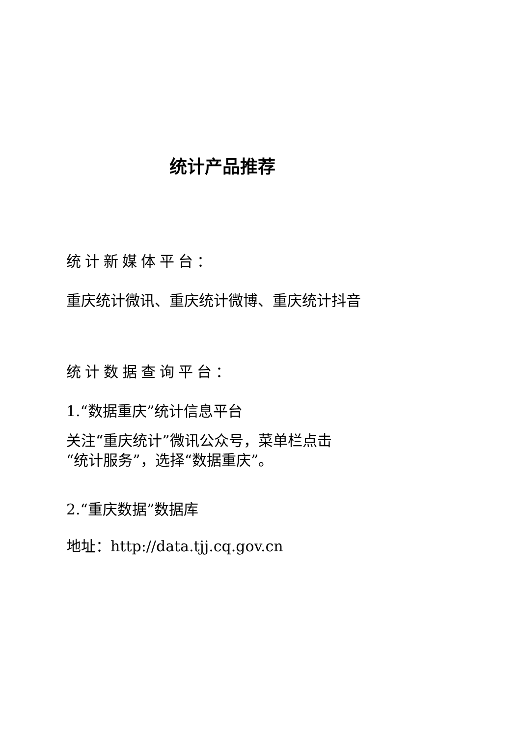统计产品推荐
统计新媒体平台：
重庆统计微讯、重庆统计微博、重庆统计抖音
统计数据查询平台：
1.“数据重庆”统计信息平台
关注“重庆统计”微讯公众号，菜单栏点击
“统计服务”，选择“数据重庆”。
2.“重庆数据”数据库
地址：http://data.tjj.cq.gov.cn